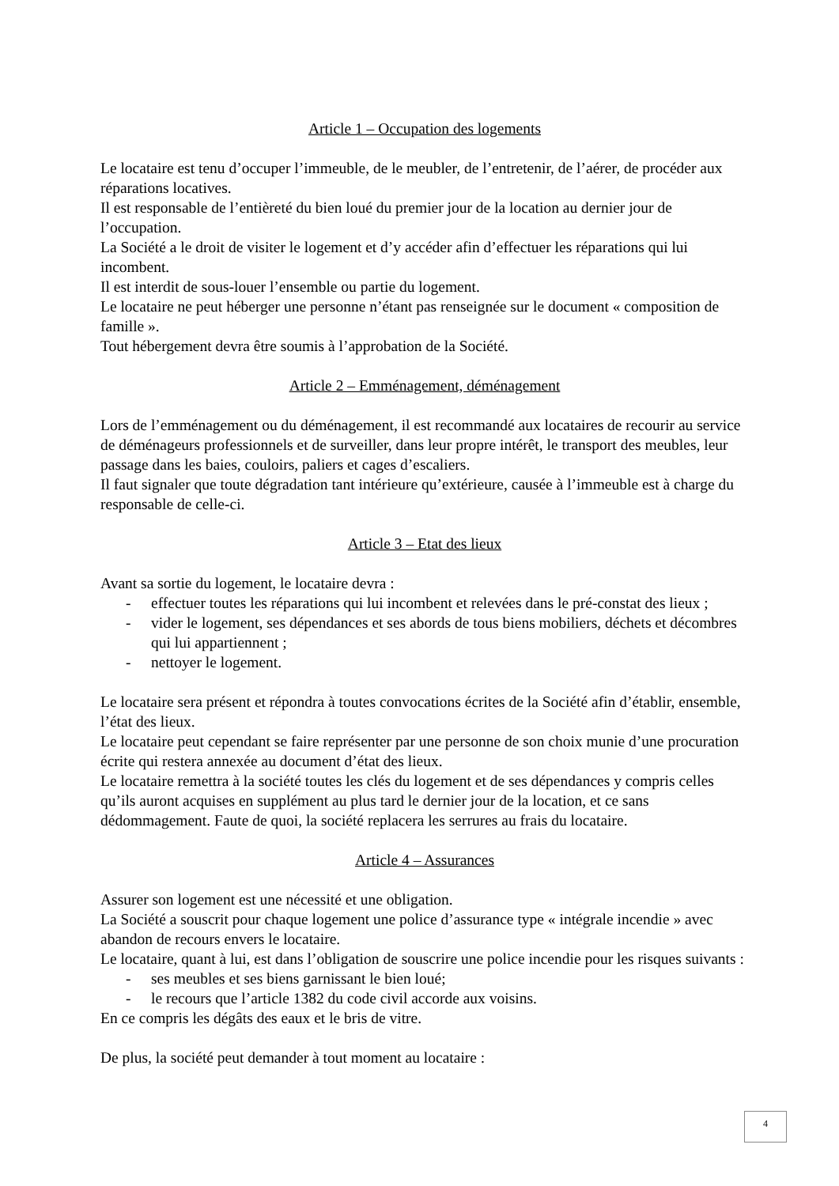Article 1 – Occupation des logements
Le locataire est tenu d’occuper l’immeuble, de le meubler, de l’entretenir, de l’aérer, de procéder aux réparations locatives.
Il est responsable de l’entièreté du bien loué du premier jour de la location au dernier jour de l’occupation.
La Société a le droit de visiter le logement et d’y accéder afin d’effectuer les réparations qui lui incombent.
Il est interdit de sous-louer l’ensemble ou partie du logement.
Le locataire ne peut héberger une personne n’étant pas renseignée sur le document « composition de famille ».
Tout hébergement devra être soumis à l’approbation de la Société.
Article 2 – Emménagement, déménagement
Lors de l’emménagement ou du déménagement, il est recommandé aux locataires de recourir au service de déménageurs professionnels et de surveiller, dans leur propre intérêt, le transport des meubles, leur passage dans les baies, couloirs, paliers et cages d’escaliers.
Il faut signaler que toute dégradation tant intérieure qu’extérieure, causée à l’immeuble est à charge du responsable de celle-ci.
Article 3 – Etat des lieux
Avant sa sortie du logement, le locataire devra :
- effectuer toutes les réparations qui lui incombent et relevées dans le pré-constat des lieux ;
- vider le logement, ses dépendances et ses abords de tous biens mobiliers, déchets et décombres qui lui appartiennent ;
- nettoyer le logement.
Le locataire sera présent et répondra à toutes convocations écrites de la Société afin d’établir, ensemble, l’état des lieux.
Le locataire peut cependant se faire représenter par une personne de son choix munie d’une procuration écrite qui restera annexée au document d’état des lieux.
Le locataire remettra à la société toutes les clés du logement et de ses dépendances y compris celles qu’ils auront acquises en supplément au plus tard le dernier jour de la location, et ce sans dédommagement. Faute de quoi, la société replacera les serrures au frais du locataire.
Article 4 – Assurances
Assurer son logement est une nécessité et une obligation.
La Société a souscrit pour chaque logement une police d’assurance type « intégrale incendie » avec abandon de recours envers le locataire.
Le locataire, quant à lui, est dans l’obligation de souscrire une police incendie pour les risques suivants :
- ses meubles et ses biens garnissant le bien loué;
- le recours que l’article 1382 du code civil accorde aux voisins.
En ce compris les dégâts des eaux et le bris de vitre.
De plus, la société peut demander à tout moment au locataire :
4